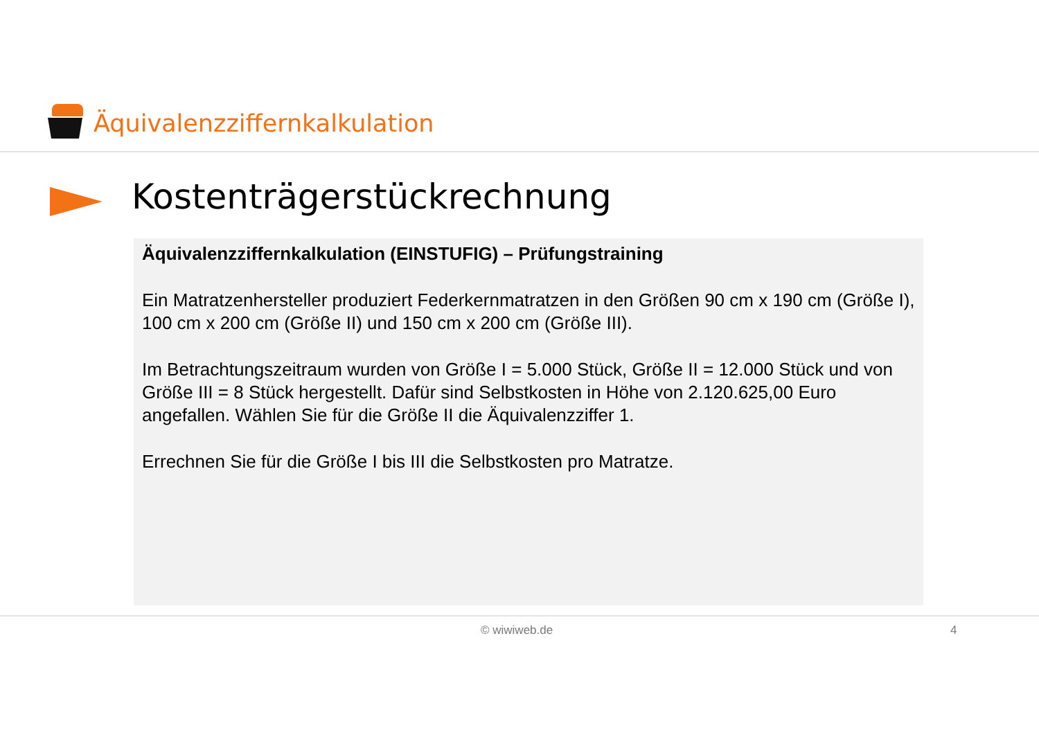Äquivalenzziffernkalkulation
Kostenträgerstückrechnung
Äquivalenzziffernkalkulation (EINSTUFIG) – Prüfungstraining
Ein Matratzenhersteller produziert Federkernmatratzen in den Größen 90 cm x 190 cm (Größe I), 100 cm x 200 cm (Größe II) und 150 cm x 200 cm (Größe III).
Im Betrachtungszeitraum wurden von Größe I = 5.000 Stück, Größe II = 12.000 Stück und von Größe III = 8 Stück hergestellt. Dafür sind Selbstkosten in Höhe von 2.120.625,00 Euro angefallen. Wählen Sie für die Größe II die Äquivalenzziffer 1.
Errechnen Sie für die Größe I bis III die Selbstkosten pro Matratze.
© wiwiweb.de 4